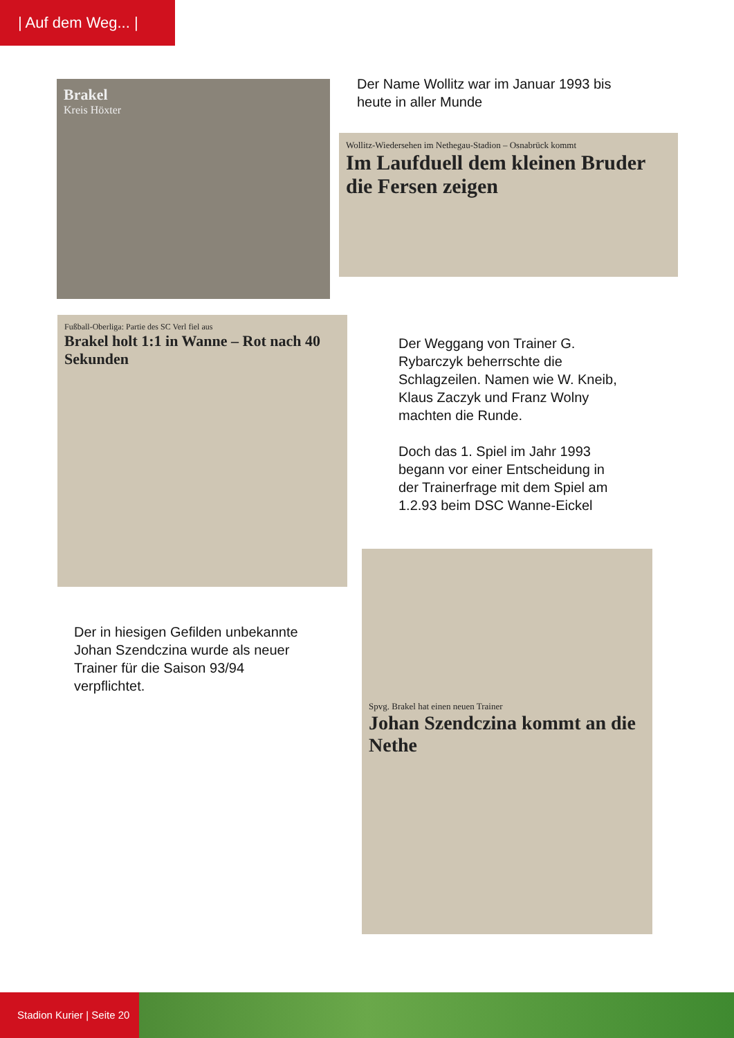| Auf dem Weg... |
Brakel
Kreis Höxter
Der Name Wollitz war im Januar 1993 bis
heute in aller Munde
Wollitz-Wiedersehen im Nethegau-Stadion – Osnabrück kommt
Im Laufduell dem kleinen Bruder die Fersen zeigen
Fußball-Oberliga: Partie des SC Verl fiel aus
Brakel holt 1:1 in Wanne – Rot nach 40 Sekunden
Der Weggang von Trainer G.
Rybarczyk beherrschte die
Schlagzeilen. Namen wie W. Kneib,
Klaus Zaczyk und Franz Wolny
machten die Runde.
Doch das 1. Spiel im Jahr 1993
begann vor einer Entscheidung in
der Trainerfrage mit dem Spiel am
1.2.93 beim DSC Wanne-Eickel
Spvg. Brakel hat einen neuen Trainer
Johan Szendczina kommt an die Nethe
Der in hiesigen Gefilden unbekannte
Johan Szendczina wurde als neuer
Trainer für die Saison 93/94
verpflichtet.
Stadion Kurier | Seite 20